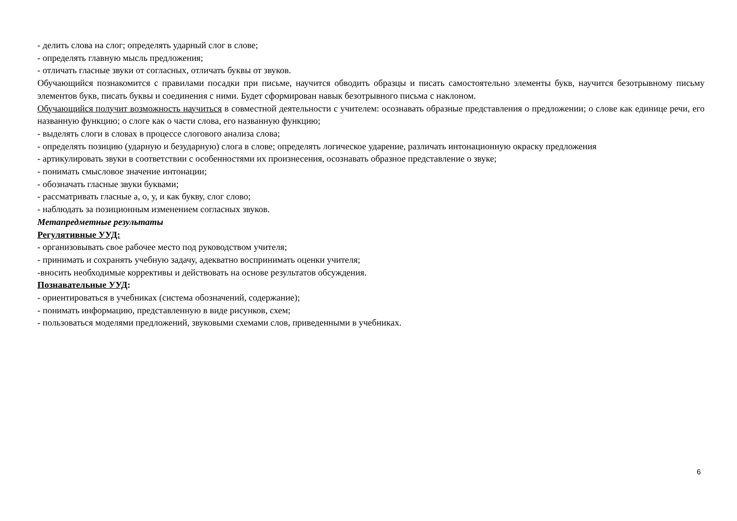- делить слова на слог; определять ударный слог в слове;
- определять главную мысль предложения;
- отличать гласные звуки от согласных, отличать буквы от звуков.
Обучающийся познакомится с правилами посадки при письме, научится обводить образцы и писать самостоятельно элементы букв, научится безотрывному письму элементов букв, писать буквы и соединения с ними. Будет сформирован навык безотрывного письма с наклоном.
Обучающийся получит возможность научиться в совместной деятельности с учителем: осознавать образные представления о предложении; о слове как единице речи, его названную функцию; о слоге как о части слова, его названную функцию;
- выделять слоги в словах в процессе слогового анализа слова;
- определять позицию (ударную и безударную) слога в слове; определять логическое ударение, различать интонационную окраску предложения
- артикулировать звуки в соответствии с особенностями их произнесения, осознавать образное представление о звуке;
- понимать смысловое значение интонации;
- обозначать гласные звуки буквами;
- рассматривать гласные а, о, у, и как букву, слог слово;
- наблюдать за позиционным изменением согласных звуков.
Метапредметные результаты
Регулятивные УУД:
- организовывать свое рабочее место под руководством учителя;
- принимать и сохранять учебную задачу, адекватно воспринимать оценки учителя;
-вносить необходимые коррективы и действовать на основе результатов обсуждения.
Познавательные УУД:
- ориентироваться в учебниках (система обозначений, содержание);
- понимать информацию, представленную в виде рисунков, схем;
- пользоваться моделями предложений, звуковыми схемами слов, приведенными в учебниках.
6